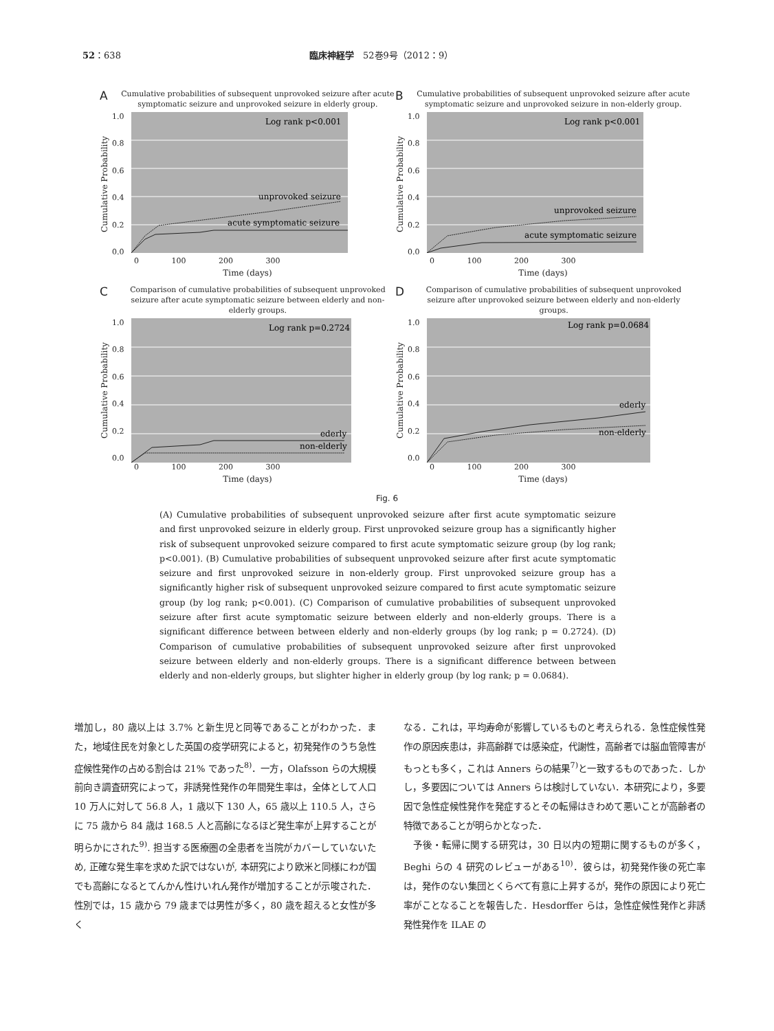52：638 臨床神経学　52巻9号（2012：9）
A Cumulative probabilities of subsequent unprovoked seizure after acute symptomatic seizure and unprovoked seizure in elderly group.
Cumulative Probability
1.0
0.8
0.6
0.4
0.2
0.0
Log rank p<0.001
unprovoked seizure
acute symptomatic seizure
0 100 200 300
Time (days)
B Cumulative probabilities of subsequent unprovoked seizure after acute symptomatic seizure and unprovoked seizure in non-elderly group.
Cumulative Probability
1.0
0.8
0.6
0.4
0.2
0.0
Log rank p<0.001
unprovoked seizure
acute symptomatic seizure
0 100 200 300
Time (days)
C Comparison of cumulative probabilities of subsequent unprovoked seizure after acute symptomatic seizure between elderly and non-elderly groups.
Cumulative Probability
1.0
0.8
0.6
0.4
0.2
0.0
Log rank p=0.2724
ederly
non-elderly
0 100 200 300
Time (days)
D Comparison of cumulative probabilities of subsequent unprovoked seizure after unprovoked seizure between elderly and non-elderly groups.
Cumulative Probability
1.0
0.8
0.6
0.4
0.2
0.0
Log rank p=0.0684
ederly
non-elderly
0 100 200 300
Time (days)
Fig. 6
(A) Cumulative probabilities of subsequent unprovoked seizure after first acute symptomatic seizure and first unprovoked seizure in elderly group. First unprovoked seizure group has a significantly higher risk of subsequent unprovoked seizure compared to first acute symptomatic seizure group (by log rank; p<0.001). (B) Cumulative probabilities of subsequent unprovoked seizure after first acute symptomatic seizure and first unprovoked seizure in non-elderly group. First unprovoked seizure group has a significantly higher risk of subsequent unprovoked seizure compared to first acute symptomatic seizure group (by log rank; p<0.001). (C) Comparison of cumulative probabilities of subsequent unprovoked seizure after first acute symptomatic seizure between elderly and non-elderly groups. There is a significant difference between between elderly and non-elderly groups (by log rank; p = 0.2724). (D) Comparison of cumulative probabilities of subsequent unprovoked seizure after first unprovoked seizure between elderly and non-elderly groups. There is a significant difference between between elderly and non-elderly groups, but slighter higher in elderly group (by log rank; p = 0.0684).
増加し，80 歳以上は 3.7% と新生児と同等であることがわかった．また，地域住民を対象とした英国の疫学研究によると，初発発作のうち急性症候性発作の占める割合は 21% であった<sup>8)</sup>．一方，Olafsson らの大規模前向き調査研究によって，非誘発性発作の年間発生率は，全体として人口 10 万人に対して 56.8 人，1 歳以下 130 人，65 歳以上 110.5 人，さらに 75 歳から 84 歳は 168.5 人と高齢になるほど発生率が上昇することが明らかにされた<sup>9)</sup>. 担当する医療圏の全患者を当院がカバーしていないため, 正確な発生率を求めた訳ではないが, 本研究により欧米と同様にわが国でも高齢になるとてんかん性けいれん発作が増加することが示唆された．性別では，15 歳から 79 歳までは男性が多く，80 歳を超えると女性が多く
なる．これは，平均寿命が影響しているものと考えられる．急性症候性発作の原因疾患は，非高齢群では感染症，代謝性，高齢者では脳血管障害がもっとも多く，これは Anners らの結果<sup>7)</sup>と一致するものであった．しかし，多要因については Anners らは検討していない．本研究により，多要因で急性症候性発作を発症するとその転帰はきわめて悪いことが高齢者の特徴であることが明らかとなった．
　予後・転帰に関する研究は，30 日以内の短期に関するものが多く，Beghi らの 4 研究のレビューがある<sup>10)</sup>．彼らは，初発発作後の死亡率は，発作のない集団とくらべて有意に上昇するが，発作の原因により死亡率がことなることを報告した．Hesdorffer らは，急性症候性発作と非誘発性発作を ILAE の